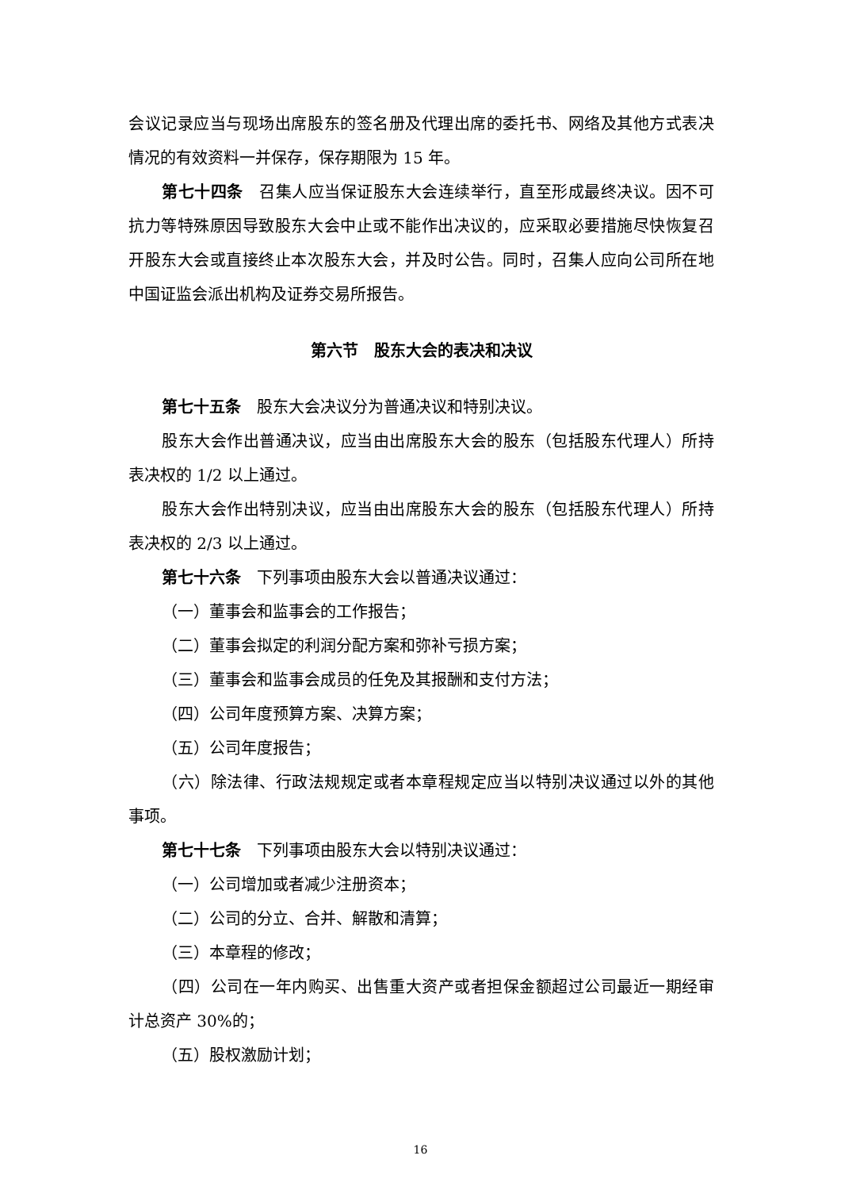会议记录应当与现场出席股东的签名册及代理出席的委托书、网络及其他方式表决情况的有效资料一并保存，保存期限为 15 年。
第七十四条　召集人应当保证股东大会连续举行，直至形成最终决议。因不可抗力等特殊原因导致股东大会中止或不能作出决议的，应采取必要措施尽快恢复召开股东大会或直接终止本次股东大会，并及时公告。同时，召集人应向公司所在地中国证监会派出机构及证券交易所报告。
第六节　股东大会的表决和决议
第七十五条　股东大会决议分为普通决议和特别决议。
股东大会作出普通决议，应当由出席股东大会的股东（包括股东代理人）所持表决权的 1/2 以上通过。
股东大会作出特别决议，应当由出席股东大会的股东（包括股东代理人）所持表决权的 2/3 以上通过。
第七十六条　下列事项由股东大会以普通决议通过：
（一）董事会和监事会的工作报告；
（二）董事会拟定的利润分配方案和弥补亏损方案；
（三）董事会和监事会成员的任免及其报酬和支付方法；
（四）公司年度预算方案、决算方案；
（五）公司年度报告；
（六）除法律、行政法规规定或者本章程规定应当以特别决议通过以外的其他事项。
第七十七条　下列事项由股东大会以特别决议通过：
（一）公司增加或者减少注册资本；
（二）公司的分立、合并、解散和清算；
（三）本章程的修改；
（四）公司在一年内购买、出售重大资产或者担保金额超过公司最近一期经审计总资产 30%的；
（五）股权激励计划；
16